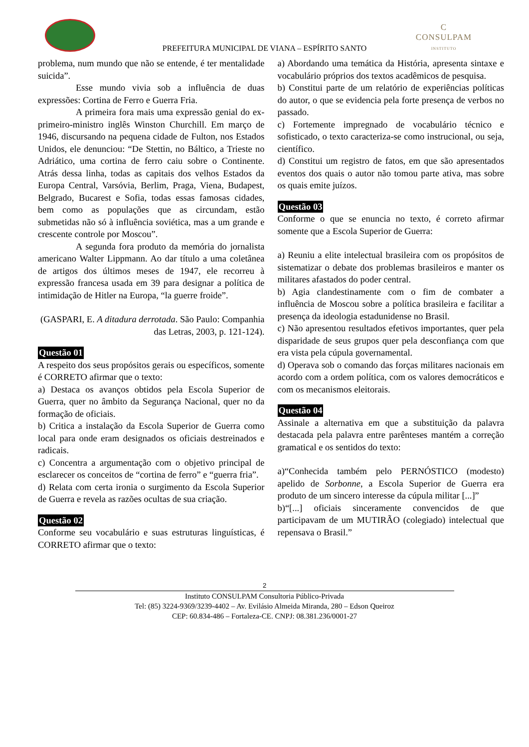C
CONSULPAM
INSTITUTO
PREFEITURA MUNICIPAL DE VIANA – ESPÍRITO SANTO
problema, num mundo que não se entende, é ter mentalidade suicida”.
Esse mundo vivia sob a influência de duas expressões: Cortina de Ferro e Guerra Fria.
A primeira fora mais uma expressão genial do ex-primeiro-ministro inglês Winston Churchill. Em março de 1946, discursando na pequena cidade de Fulton, nos Estados Unidos, ele denunciou: “De Stettin, no Báltico, a Trieste no Adriático, uma cortina de ferro caiu sobre o Continente. Atrás dessa linha, todas as capitais dos velhos Estados da Europa Central, Varsóvia, Berlim, Praga, Viena, Budapest, Belgrado, Bucarest e Sofia, todas essas famosas cidades, bem como as populações que as circundam, estão submetidas não só à influência soviética, mas a um grande e crescente controle por Moscou”.
A segunda fora produto da memória do jornalista americano Walter Lippmann. Ao dar título a uma coletânea de artigos dos últimos meses de 1947, ele recorreu à expressão francesa usada em 39 para designar a política de intimidação de Hitler na Europa, “la guerre froide”.
(GASPARI, E. A ditadura derrotada. São Paulo: Companhia das Letras, 2003, p. 121-124).
Questão 01
A respeito dos seus propósitos gerais ou específicos, somente é CORRETO afirmar que o texto:
a) Destaca os avanços obtidos pela Escola Superior de Guerra, quer no âmbito da Segurança Nacional, quer no da formação de oficiais.
b) Critica a instalação da Escola Superior de Guerra como local para onde eram designados os oficiais destreinados e radicais.
c) Concentra a argumentação com o objetivo principal de esclarecer os conceitos de “cortina de ferro” e “guerra fria”.
d) Relata com certa ironia o surgimento da Escola Superior de Guerra e revela as razões ocultas de sua criação.
Questão 02
Conforme seu vocabulário e suas estruturas linguísticas, é CORRETO afirmar que o texto:
a) Abordando uma temática da História, apresenta sintaxe e vocabulário próprios dos textos acadêmicos de pesquisa.
b) Constitui parte de um relatório de experiências políticas do autor, o que se evidencia pela forte presença de verbos no passado.
c) Fortemente impregnado de vocabulário técnico e sofisticado, o texto caracteriza-se como instrucional, ou seja, científico.
d) Constitui um registro de fatos, em que são apresentados eventos dos quais o autor não tomou parte ativa, mas sobre os quais emite juízos.
Questão 03
Conforme o que se enuncia no texto, é correto afirmar somente que a Escola Superior de Guerra:
a) Reuniu a elite intelectual brasileira com os propósitos de sistematizar o debate dos problemas brasileiros e manter os militares afastados do poder central.
b) Agia clandestinamente com o fim de combater a influência de Moscou sobre a política brasileira e facilitar a presença da ideologia estadunidense no Brasil.
c) Não apresentou resultados efetivos importantes, quer pela disparidade de seus grupos quer pela desconfiança com que era vista pela cúpula governamental.
d) Operava sob o comando das forças militares nacionais em acordo com a ordem política, com os valores democráticos e com os mecanismos eleitorais.
Questão 04
Assinale a alternativa em que a substituição da palavra destacada pela palavra entre parênteses mantém a correção gramatical e os sentidos do texto:
a)“Conhecida também pelo PERNÓSTICO (modesto) apelido de Sorbonne, a Escola Superior de Guerra era produto de um sincero interesse da cúpula militar [...]”
b)“[...] oficiais sinceramente convencidos de que participavam de um MUTIRÃO (colegiado) intelectual que repensava o Brasil.”
2
Instituto CONSULPAM Consultoria Público-Privada
Tel: (85) 3224-9369/3239-4402 – Av. Evilásio Almeida Miranda, 280 – Edson Queiroz
CEP: 60.834-486 – Fortaleza-CE. CNPJ: 08.381.236/0001-27